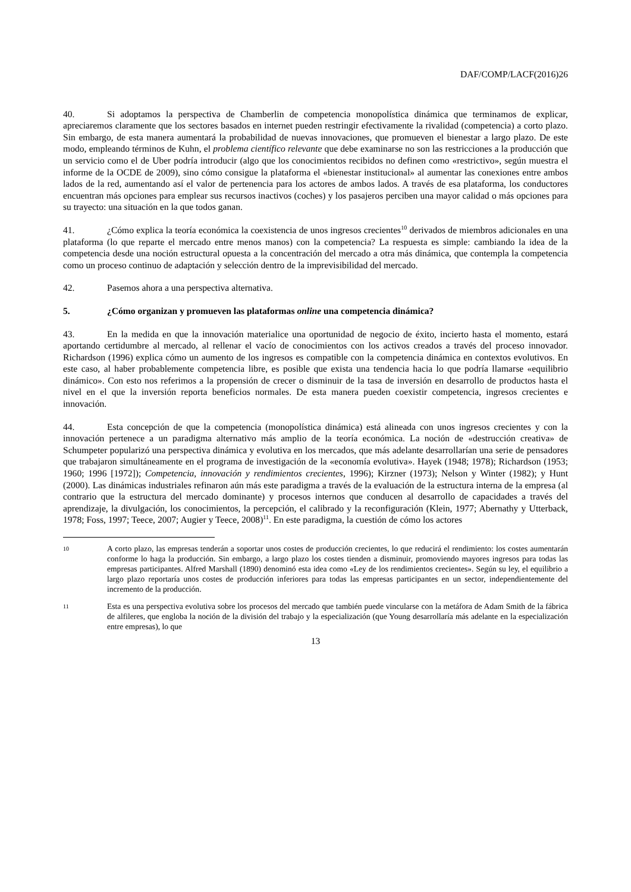DAF/COMP/LACF(2016)26
40. Si adoptamos la perspectiva de Chamberlin de competencia monopolística dinámica que terminamos de explicar, apreciaremos claramente que los sectores basados en internet pueden restringir efectivamente la rivalidad (competencia) a corto plazo. Sin embargo, de esta manera aumentará la probabilidad de nuevas innovaciones, que promueven el bienestar a largo plazo. De este modo, empleando términos de Kuhn, el problema científico relevante que debe examinarse no son las restricciones a la producción que un servicio como el de Uber podría introducir (algo que los conocimientos recibidos no definen como «restrictivo», según muestra el informe de la OCDE de 2009), sino cómo consigue la plataforma el «bienestar institucional» al aumentar las conexiones entre ambos lados de la red, aumentando así el valor de pertenencia para los actores de ambos lados. A través de esa plataforma, los conductores encuentran más opciones para emplear sus recursos inactivos (coches) y los pasajeros perciben una mayor calidad o más opciones para su trayecto: una situación en la que todos ganan.
41. ¿Cómo explica la teoría económica la coexistencia de unos ingresos crecientes<sup>10</sup> derivados de miembros adicionales en una plataforma (lo que reparte el mercado entre menos manos) con la competencia? La respuesta es simple: cambiando la idea de la competencia desde una noción estructural opuesta a la concentración del mercado a otra más dinámica, que contempla la competencia como un proceso continuo de adaptación y selección dentro de la imprevisibilidad del mercado.
42. Pasemos ahora a una perspectiva alternativa.
5. ¿Cómo organizan y promueven las plataformas online una competencia dinámica?
43. En la medida en que la innovación materialice una oportunidad de negocio de éxito, incierto hasta el momento, estará aportando certidumbre al mercado, al rellenar el vacío de conocimientos con los activos creados a través del proceso innovador. Richardson (1996) explica cómo un aumento de los ingresos es compatible con la competencia dinámica en contextos evolutivos. En este caso, al haber probablemente competencia libre, es posible que exista una tendencia hacia lo que podría llamarse «equilibrio dinámico». Con esto nos referimos a la propensión de crecer o disminuir de la tasa de inversión en desarrollo de productos hasta el nivel en el que la inversión reporta beneficios normales. De esta manera pueden coexistir competencia, ingresos crecientes e innovación.
44. Esta concepción de que la competencia (monopolística dinámica) está alineada con unos ingresos crecientes y con la innovación pertenece a un paradigma alternativo más amplio de la teoría económica. La noción de «destrucción creativa» de Schumpeter popularizó una perspectiva dinámica y evolutiva en los mercados, que más adelante desarrollarían una serie de pensadores que trabajaron simultáneamente en el programa de investigación de la «economía evolutiva». Hayek (1948; 1978); Richardson (1953; 1960; 1996 [1972]); Competencia, innovación y rendimientos crecientes, 1996); Kirzner (1973); Nelson y Winter (1982); y Hunt (2000). Las dinámicas industriales refinaron aún más este paradigma a través de la evaluación de la estructura interna de la empresa (al contrario que la estructura del mercado dominante) y procesos internos que conducen al desarrollo de capacidades a través del aprendizaje, la divulgación, los conocimientos, la percepción, el calibrado y la reconfiguración (Klein, 1977; Abernathy y Utterback, 1978; Foss, 1997; Teece, 2007; Augier y Teece, 2008)<sup>11</sup>. En este paradigma, la cuestión de cómo los actores
10
A corto plazo, las empresas tenderán a soportar unos costes de producción crecientes, lo que reducirá el rendimiento: los costes aumentarán conforme lo haga la producción. Sin embargo, a largo plazo los costes tienden a disminuir, promoviendo mayores ingresos para todas las empresas participantes. Alfred Marshall (1890) denominó esta idea como «Ley de los rendimientos crecientes». Según su ley, el equilibrio a largo plazo reportaría unos costes de producción inferiores para todas las empresas participantes en un sector, independientemente del incremento de la producción.
11
Esta es una perspectiva evolutiva sobre los procesos del mercado que también puede vincularse con la metáfora de Adam Smith de la fábrica de alfileres, que engloba la noción de la división del trabajo y la especialización (que Young desarrollaría más adelante en la especialización entre empresas), lo que
13